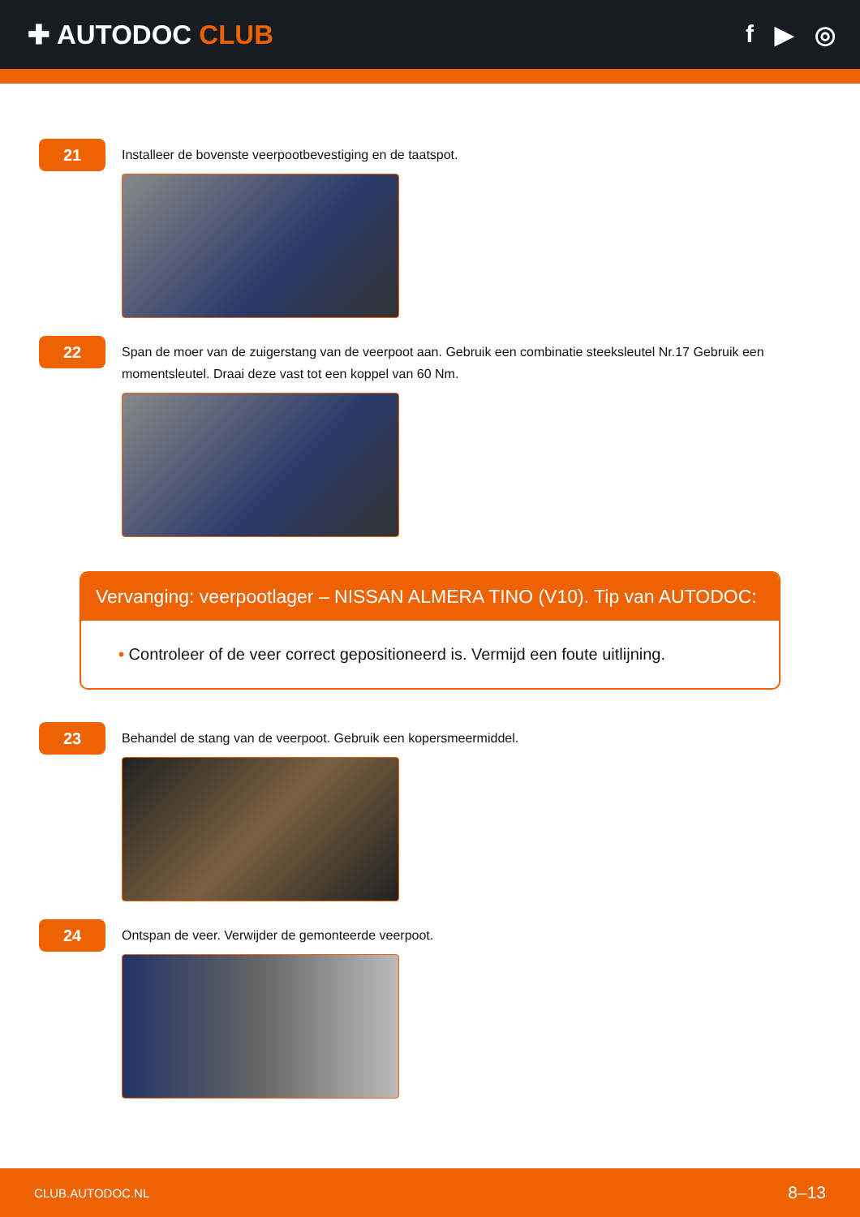✚ AUTODOC CLUB f ▶ ◎
21
Installeer de bovenste veerpootbevestiging en de taatspot.
22
Span de moer van de zuigerstang van de veerpoot aan. Gebruik een combinatie steeksleutel Nr.17 Gebruik een momentsleutel. Draai deze vast tot een koppel van 60 Nm.
Vervanging: veerpootlager – NISSAN ALMERA TINO (V10). Tip van AUTODOC:
• Controleer of de veer correct gepositioneerd is. Vermijd een foute uitlijning.
23
Behandel de stang van de veerpoot. Gebruik een kopersmeermiddel.
24
Ontspan de veer. Verwijder de gemonteerde veerpoot.
CLUB.AUTODOC.NL 8–13